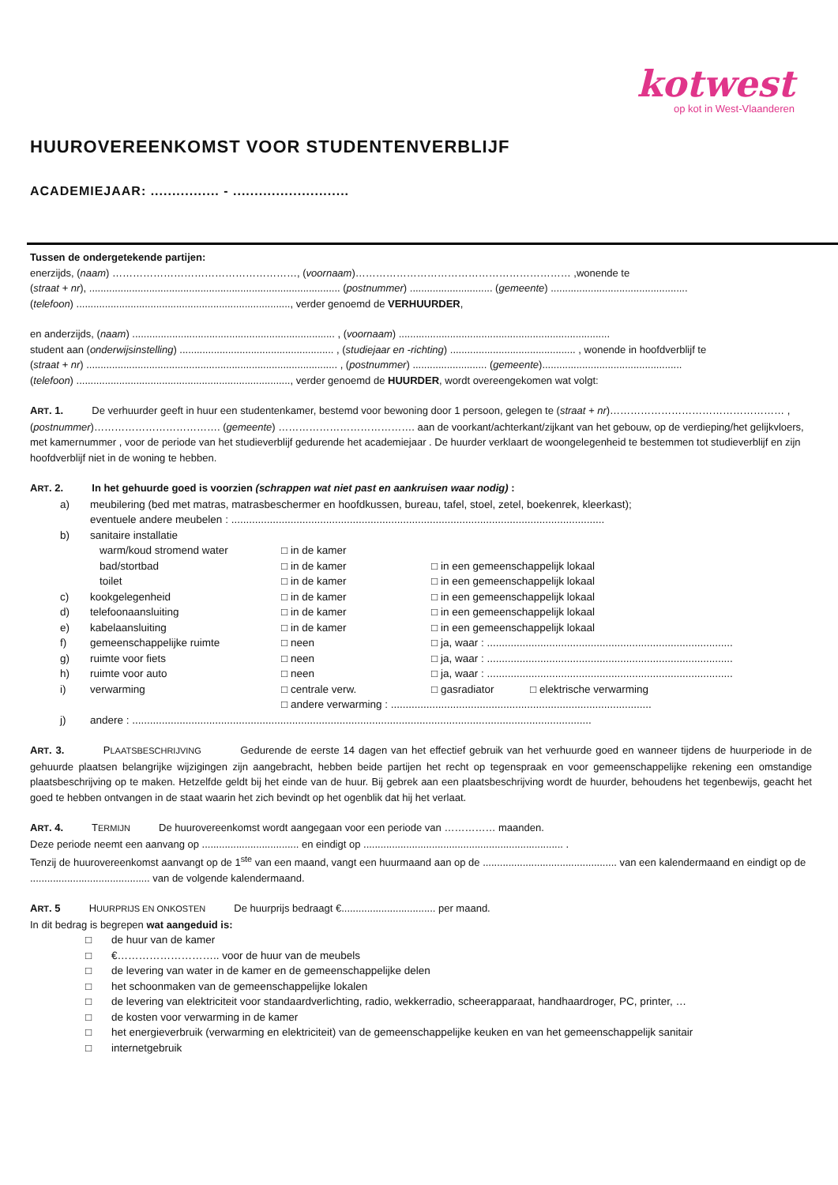kotwest
op kot in West-Vlaanderen
HUUROVEREENKOMST VOOR STUDENTENVERBLIJF
ACADEMIEJAAR: ................ - ...........................
Tussen de ondergetekende partijen:
enerzijds, (naam) ………………………………………………, (voornaam)……………………………………………………… ,wonende te
(straat + nr), ........................................................................................ (postnummer) ............................. (gemeente) ................................................
(telefoon) ..........................................................................., verder genoemd de VERHUURDER,
en anderzijds, (naam) ....................................................................... , (voornaam) ..........................................................................
student aan (onderwijsinstelling) ...................................................... , (studiejaar en -richting) ............................................ , wonende in hoofdverblijf te
(straat + nr) ........................................................................................ , (postnummer) .......................... (gemeente).................................................
(telefoon) ..........................................................................., verder genoemd de HUURDER, wordt overeengekomen wat volgt:
ART. 1. De verhuurder geeft in huur een studentenkamer, bestemd voor bewoning door 1 persoon, gelegen te (straat + nr)…………………………………………… ,(postnummer)………………………………. (gemeente) …………………………………. aan de voorkant/achterkant/zijkant van het gebouw, op de verdieping/het gelijkvloers, met kamernummer , voor de periode van het studieverblijf gedurende het academiejaar . De huurder verklaart de woongelegenheid te bestemmen tot studieverblijf en zijn hoofdverblijf niet in de woning te hebben.
ART. 2. In het gehuurde goed is voorzien (schrappen wat niet past en aankruisen waar nodig) :
| a) | meubilering (bed met matras, matrasbeschermer en hoofdkussen, bureau, tafel, stoel, zetel, boekenrek, kleerkast); eventuele andere meubelen : .............................................................................................................................. | | | |
| b) | sanitaire installatie | | | |
| | warm/koud stromend water | □ in de kamer | | |
| | bad/stortbad | □ in de kamer | □ in een gemeenschappelijk lokaal | |
| | toilet | □ in de kamer | □ in een gemeenschappelijk lokaal | |
| c) | kookgelegenheid | □ in de kamer | □ in een gemeenschappelijk lokaal | |
| d) | telefoonaansluiting | □ in de kamer | □ in een gemeenschappelijk lokaal | |
| e) | kabelaansluiting | □ in de kamer | □ in een gemeenschappelijk lokaal | |
| f) | gemeenschappelijke ruimte | □ neen | □ ja, waar : ................................................................................... | |
| g) | ruimte voor fiets | □ neen | □ ja, waar : ................................................................................... | |
| h) | ruimte voor auto | □ neen | □ ja, waar : ................................................................................... | |
| i) | verwarming | □ centrale verw. | □ gasradiator | □ elektrische verwarming |
| | | □ andere verwarming : ........................................................................................ | | |
| j) | andere : ........................................................................................................................................................... | | | |
ART. 3. PLAATSBESCHRIJVING Gedurende de eerste 14 dagen van het effectief gebruik van het verhuurde goed en wanneer tijdens de huurperiode in de gehuurde plaatsen belangrijke wijzigingen zijn aangebracht, hebben beide partijen het recht op tegenspraak en voor gemeenschappelijke rekening een omstandige plaatsbeschrijving op te maken. Hetzelfde geldt bij het einde van de huur. Bij gebrek aan een plaatsbeschrijving wordt de huurder, behoudens het tegenbewijs, geacht het goed te hebben ontvangen in de staat waarin het zich bevindt op het ogenblik dat hij het verlaat.
ART. 4. TERMIJN De huurovereenkomst wordt aangegaan voor een periode van …………… maanden.
Deze periode neemt een aanvang op .................................. en eindigt op ...................................................................... .
Tenzij de huurovereenkomst aanvangt op de 1<sup>ste</sup> van een maand, vangt een huurmaand aan op de ............................................... van een kalendermaand en eindigt op de .......................................... van de volgende kalendermaand.
ART. 5 HUURPRIJS EN ONKOSTEN De huurprijs bedraagt €................................. per maand.
In dit bedrag is begrepen wat aangeduid is:
| □ | de huur van de kamer |
| □ | €……………………….. voor de huur van de meubels |
| □ | de levering van water in de kamer en de gemeenschappelijke delen |
| □ | het schoonmaken van de gemeenschappelijke lokalen |
| □ | de levering van elektriciteit voor standaardverlichting, radio, wekkerradio, scheerapparaat, handhaardroger, PC, printer, … |
| □ | de kosten voor verwarming in de kamer |
| □ | het energieverbruik (verwarming en elektriciteit) van de gemeenschappelijke keuken en van het gemeenschappelijk sanitair |
| □ | internetgebruik |